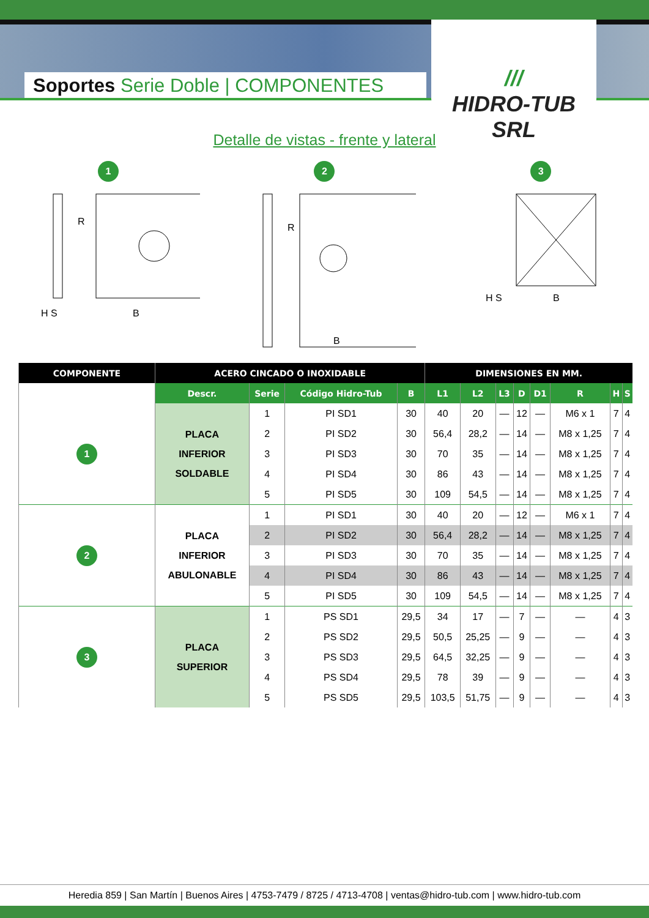Soportes Serie Doble | COMPONENTES
///
HIDRO-TUB SRL
Detalle de vistas - frente y lateral
1
R
B
H S
2
B
R
3
B
H S
| COMPONENTE | ACERO CINCADO O INOXIDABLE | | | | DIMENSIONES EN MM. | | | | | | | |
| --- | --- | --- | --- | --- | --- | --- | --- | --- | --- | --- | --- | --- |
| | Descr. | Serie | Código Hidro-Tub | B | L1 | L2 | L3 | D | D1 | R | H | S |
| 1 | PLACA INFERIOR SOLDABLE | 1 | PI SD1 | 30 | 40 | 20 | — | 12 | — | M6 x 1 | 7 | 4 |
| | | 2 | PI SD2 | 30 | 56,4 | 28,2 | — | 14 | — | M8 x 1,25 | 7 | 4 |
| | | 3 | PI SD3 | 30 | 70 | 35 | — | 14 | — | M8 x 1,25 | 7 | 4 |
| | | 4 | PI SD4 | 30 | 86 | 43 | — | 14 | — | M8 x 1,25 | 7 | 4 |
| | | 5 | PI SD5 | 30 | 109 | 54,5 | — | 14 | — | M8 x 1,25 | 7 | 4 |
| 2 | PLACA INFERIOR ABULONABLE | 1 | PI SD1 | 30 | 40 | 20 | — | 12 | — | M6 x 1 | 7 | 4 |
| | | 2 | PI SD2 | 30 | 56,4 | 28,2 | — | 14 | — | M8 x 1,25 | 7 | 4 |
| | | 3 | PI SD3 | 30 | 70 | 35 | — | 14 | — | M8 x 1,25 | 7 | 4 |
| | | 4 | PI SD4 | 30 | 86 | 43 | — | 14 | — | M8 x 1,25 | 7 | 4 |
| | | 5 | PI SD5 | 30 | 109 | 54,5 | — | 14 | — | M8 x 1,25 | 7 | 4 |
| 3 | PLACA SUPERIOR | 1 | PS SD1 | 29,5 | 34 | 17 | — | 7 | — | — | 4 | 3 |
| | | 2 | PS SD2 | 29,5 | 50,5 | 25,25 | — | 9 | — | — | 4 | 3 |
| | | 3 | PS SD3 | 29,5 | 64,5 | 32,25 | — | 9 | — | — | 4 | 3 |
| | | 4 | PS SD4 | 29,5 | 78 | 39 | — | 9 | — | — | 4 | 3 |
| | | 5 | PS SD5 | 29,5 | 103,5 | 51,75 | — | 9 | — | — | 4 | 3 |
Heredia 859 | San Martín | Buenos Aires | 4753-7479 / 8725 / 4713-4708 | ventas@hidro-tub.com | www.hidro-tub.com